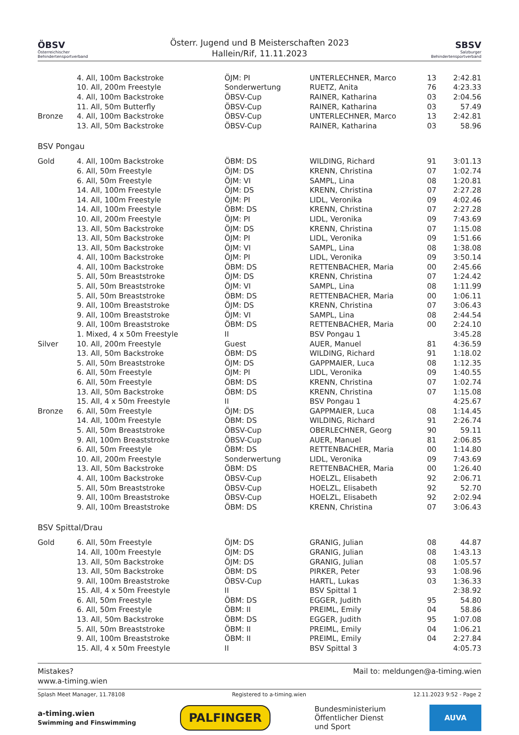ÖBSV
Österreichischer Behindertensportverband
Österr. Jugend und B Meisterschaften 2023
Hallein/Rif, 11.11.2023
SBSV
Salzburger Behindertensportverband
| | 4. All, 100m Backstroke | ÖJM: PI | UNTERLECHNER, Marco | 13 | 2:42.81 |
| | 10. All, 200m Freestyle | Sonderwertung | RUETZ, Anita | 76 | 4:23.33 |
| | 4. All, 100m Backstroke | ÖBSV-Cup | RAINER, Katharina | 03 | 2:04.56 |
| | 11. All, 50m Butterfly | ÖBSV-Cup | RAINER, Katharina | 03 | 57.49 |
| Bronze | 4. All, 100m Backstroke | ÖBSV-Cup | UNTERLECHNER, Marco | 13 | 2:42.81 |
| | 13. All, 50m Backstroke | ÖBSV-Cup | RAINER, Katharina | 03 | 58.96 |
BSV Pongau
| Gold | 4. All, 100m Backstroke | ÖBM: DS | WILDING, Richard | 91 | 3:01.13 |
| | 6. All, 50m Freestyle | ÖJM: DS | KRENN, Christina | 07 | 1:02.74 |
| | 6. All, 50m Freestyle | ÖJM: VI | SAMPL, Lina | 08 | 1:20.81 |
| | 14. All, 100m Freestyle | ÖJM: DS | KRENN, Christina | 07 | 2:27.28 |
| | 14. All, 100m Freestyle | ÖJM: PI | LIDL, Veronika | 09 | 4:02.46 |
| | 14. All, 100m Freestyle | ÖBM: DS | KRENN, Christina | 07 | 2:27.28 |
| | 10. All, 200m Freestyle | ÖJM: PI | LIDL, Veronika | 09 | 7:43.69 |
| | 13. All, 50m Backstroke | ÖJM: DS | KRENN, Christina | 07 | 1:15.08 |
| | 13. All, 50m Backstroke | ÖJM: PI | LIDL, Veronika | 09 | 1:51.66 |
| | 13. All, 50m Backstroke | ÖJM: VI | SAMPL, Lina | 08 | 1:38.08 |
| | 4. All, 100m Backstroke | ÖJM: PI | LIDL, Veronika | 09 | 3:50.14 |
| | 4. All, 100m Backstroke | ÖBM: DS | RETTENBACHER, Maria | 00 | 2:45.66 |
| | 5. All, 50m Breaststroke | ÖJM: DS | KRENN, Christina | 07 | 1:24.42 |
| | 5. All, 50m Breaststroke | ÖJM: VI | SAMPL, Lina | 08 | 1:11.99 |
| | 5. All, 50m Breaststroke | ÖBM: DS | RETTENBACHER, Maria | 00 | 1:06.11 |
| | 9. All, 100m Breaststroke | ÖJM: DS | KRENN, Christina | 07 | 3:06.43 |
| | 9. All, 100m Breaststroke | ÖJM: VI | SAMPL, Lina | 08 | 2:44.54 |
| | 9. All, 100m Breaststroke | ÖBM: DS | RETTENBACHER, Maria | 00 | 2:24.10 |
| | 1. Mixed, 4 x 50m Freestyle | II | BSV Pongau 1 | | 3:45.28 |
| Silver | 10. All, 200m Freestyle | Guest | AUER, Manuel | 81 | 4:36.59 |
| | 13. All, 50m Backstroke | ÖBM: DS | WILDING, Richard | 91 | 1:18.02 |
| | 5. All, 50m Breaststroke | ÖJM: DS | GAPPMAIER, Luca | 08 | 1:12.35 |
| | 6. All, 50m Freestyle | ÖJM: PI | LIDL, Veronika | 09 | 1:40.55 |
| | 6. All, 50m Freestyle | ÖBM: DS | KRENN, Christina | 07 | 1:02.74 |
| | 13. All, 50m Backstroke | ÖBM: DS | KRENN, Christina | 07 | 1:15.08 |
| | 15. All, 4 x 50m Freestyle | II | BSV Pongau 1 | | 4:25.67 |
| Bronze | 6. All, 50m Freestyle | ÖJM: DS | GAPPMAIER, Luca | 08 | 1:14.45 |
| | 14. All, 100m Freestyle | ÖBM: DS | WILDING, Richard | 91 | 2:26.74 |
| | 5. All, 50m Breaststroke | ÖBSV-Cup | OBERLECHNER, Georg | 90 | 59.11 |
| | 9. All, 100m Breaststroke | ÖBSV-Cup | AUER, Manuel | 81 | 2:06.85 |
| | 6. All, 50m Freestyle | ÖBM: DS | RETTENBACHER, Maria | 00 | 1:14.80 |
| | 10. All, 200m Freestyle | Sonderwertung | LIDL, Veronika | 09 | 7:43.69 |
| | 13. All, 50m Backstroke | ÖBM: DS | RETTENBACHER, Maria | 00 | 1:26.40 |
| | 4. All, 100m Backstroke | ÖBSV-Cup | HOELZL, Elisabeth | 92 | 2:06.71 |
| | 5. All, 50m Breaststroke | ÖBSV-Cup | HOELZL, Elisabeth | 92 | 52.70 |
| | 9. All, 100m Breaststroke | ÖBSV-Cup | HOELZL, Elisabeth | 92 | 2:02.94 |
| | 9. All, 100m Breaststroke | ÖBM: DS | KRENN, Christina | 07 | 3:06.43 |
BSV Spittal/Drau
| Gold | 6. All, 50m Freestyle | ÖJM: DS | GRANIG, Julian | 08 | 44.87 |
| | 14. All, 100m Freestyle | ÖJM: DS | GRANIG, Julian | 08 | 1:43.13 |
| | 13. All, 50m Backstroke | ÖJM: DS | GRANIG, Julian | 08 | 1:05.57 |
| | 13. All, 50m Backstroke | ÖBM: DS | PIRKER, Peter | 93 | 1:08.96 |
| | 9. All, 100m Breaststroke | ÖBSV-Cup | HARTL, Lukas | 03 | 1:36.33 |
| | 15. All, 4 x 50m Freestyle | II | BSV Spittal 1 | | 2:38.92 |
| | 6. All, 50m Freestyle | ÖBM: DS | EGGER, Judith | 95 | 54.80 |
| | 6. All, 50m Freestyle | ÖBM: II | PREIML, Emily | 04 | 58.86 |
| | 13. All, 50m Backstroke | ÖBM: DS | EGGER, Judith | 95 | 1:07.08 |
| | 5. All, 50m Breaststroke | ÖBM: II | PREIML, Emily | 04 | 1:06.21 |
| | 9. All, 100m Breaststroke | ÖBM: II | PREIML, Emily | 04 | 2:27.84 |
| | 15. All, 4 x 50m Freestyle | II | BSV Spittal 3 | | 4:05.73 |
Mistakes?
www.a-timing.wien
Mail to: meldungen@a-timing.wien
Splash Meet Manager, 11.78108 Registered to a-timing.wien 12.11.2023 9:52 - Page 2
a-timing.wien
Swimming and Finswimming PALFINGER Bundesministerium
Öffentlicher Dienst
und Sport AUVA